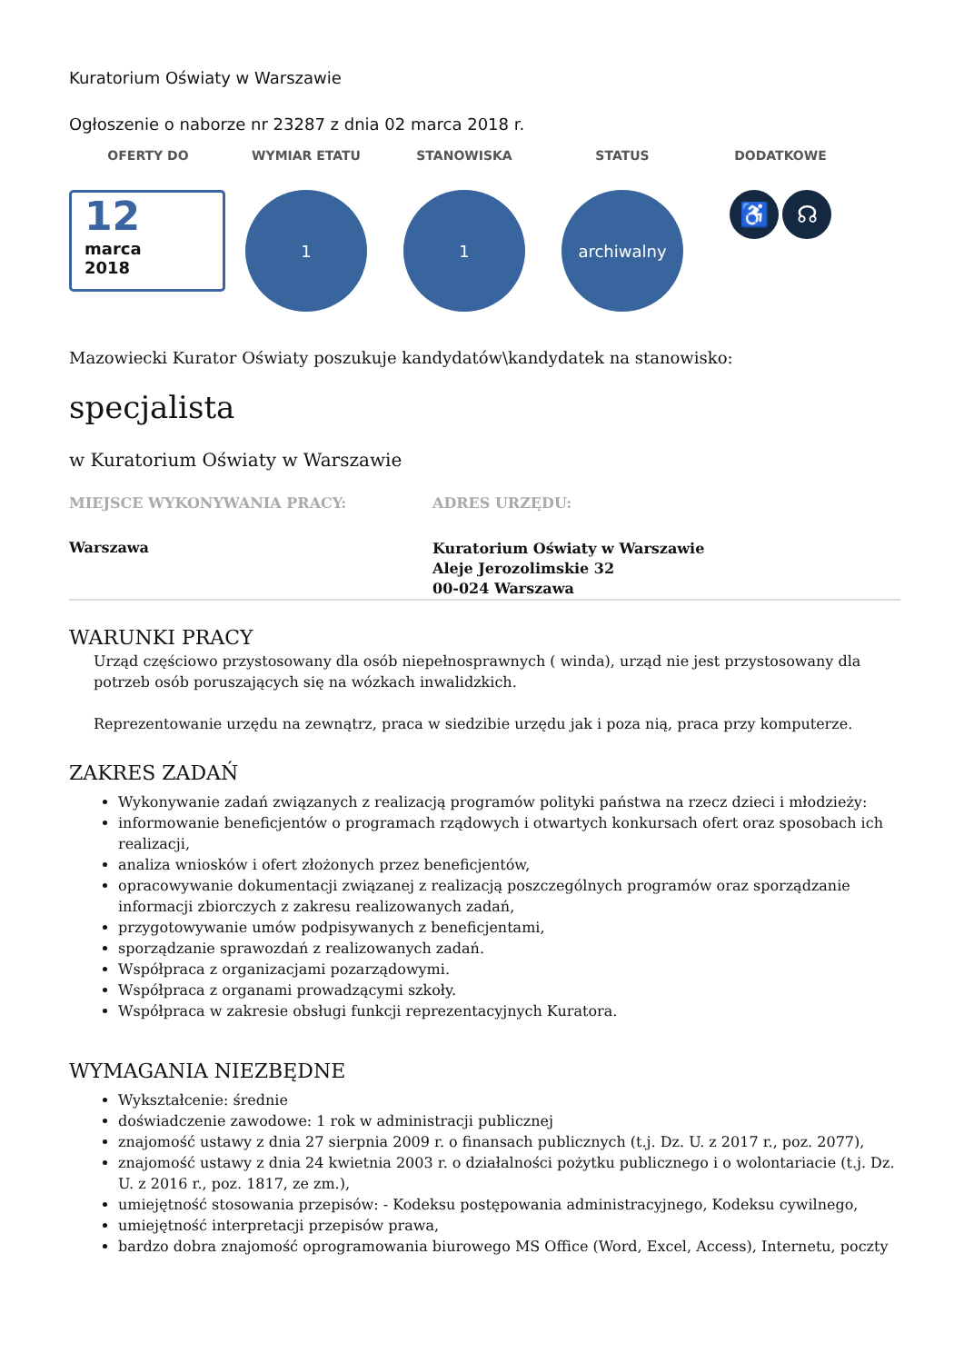Kuratorium Oświaty w Warszawie
Ogłoszenie o naborze nr 23287 z dnia 02 marca 2018 r.
OFERTY DO
12
marca
2018
WYMIAR ETATU
1
STANOWISKA
1
STATUS
archiwalny
DODATKOWE
♿ ☊
Mazowiecki Kurator Oświaty poszukuje kandydatów\kandydatek na stanowisko:
specjalista
w Kuratorium Oświaty w Warszawie
MIEJSCE WYKONYWANIA PRACY:
Warszawa
ADRES URZĘDU:
Kuratorium Oświaty w Warszawie
Aleje Jerozolimskie 32
00-024 Warszawa
WARUNKI PRACY
Urząd częściowo przystosowany dla osób niepełnosprawnych ( winda), urząd nie jest przystosowany dla potrzeb osób poruszających się na wózkach inwalidzkich.
Reprezentowanie urzędu na zewnątrz, praca w siedzibie urzędu jak i poza nią, praca przy komputerze.
ZAKRES ZADAŃ
Wykonywanie zadań związanych z realizacją programów polityki państwa na rzecz dzieci i młodzieży:
informowanie beneficjentów o programach rządowych i otwartych konkursach ofert oraz sposobach ich realizacji,
analiza wniosków i ofert złożonych przez beneficjentów,
opracowywanie dokumentacji związanej z realizacją poszczególnych programów oraz sporządzanie informacji zbiorczych z zakresu realizowanych zadań,
przygotowywanie umów podpisywanych z beneficjentami,
sporządzanie sprawozdań z realizowanych zadań.
Współpraca z organizacjami pozarządowymi.
Współpraca z organami prowadzącymi szkoły.
Współpraca w zakresie obsługi funkcji reprezentacyjnych Kuratora.
WYMAGANIA NIEZBĘDNE
Wykształcenie: średnie
doświadczenie zawodowe: 1 rok w administracji publicznej
znajomość ustawy z dnia 27 sierpnia 2009 r. o finansach publicznych (t.j. Dz. U. z 2017 r., poz. 2077),
znajomość ustawy z dnia 24 kwietnia 2003 r. o działalności pożytku publicznego i o wolontariacie (t.j. Dz. U. z 2016 r., poz. 1817, ze zm.),
umiejętność stosowania przepisów: - Kodeksu postępowania administracyjnego, Kodeksu cywilnego,
umiejętność interpretacji przepisów prawa,
bardzo dobra znajomość oprogramowania biurowego MS Office (Word, Excel, Access), Internetu, poczty